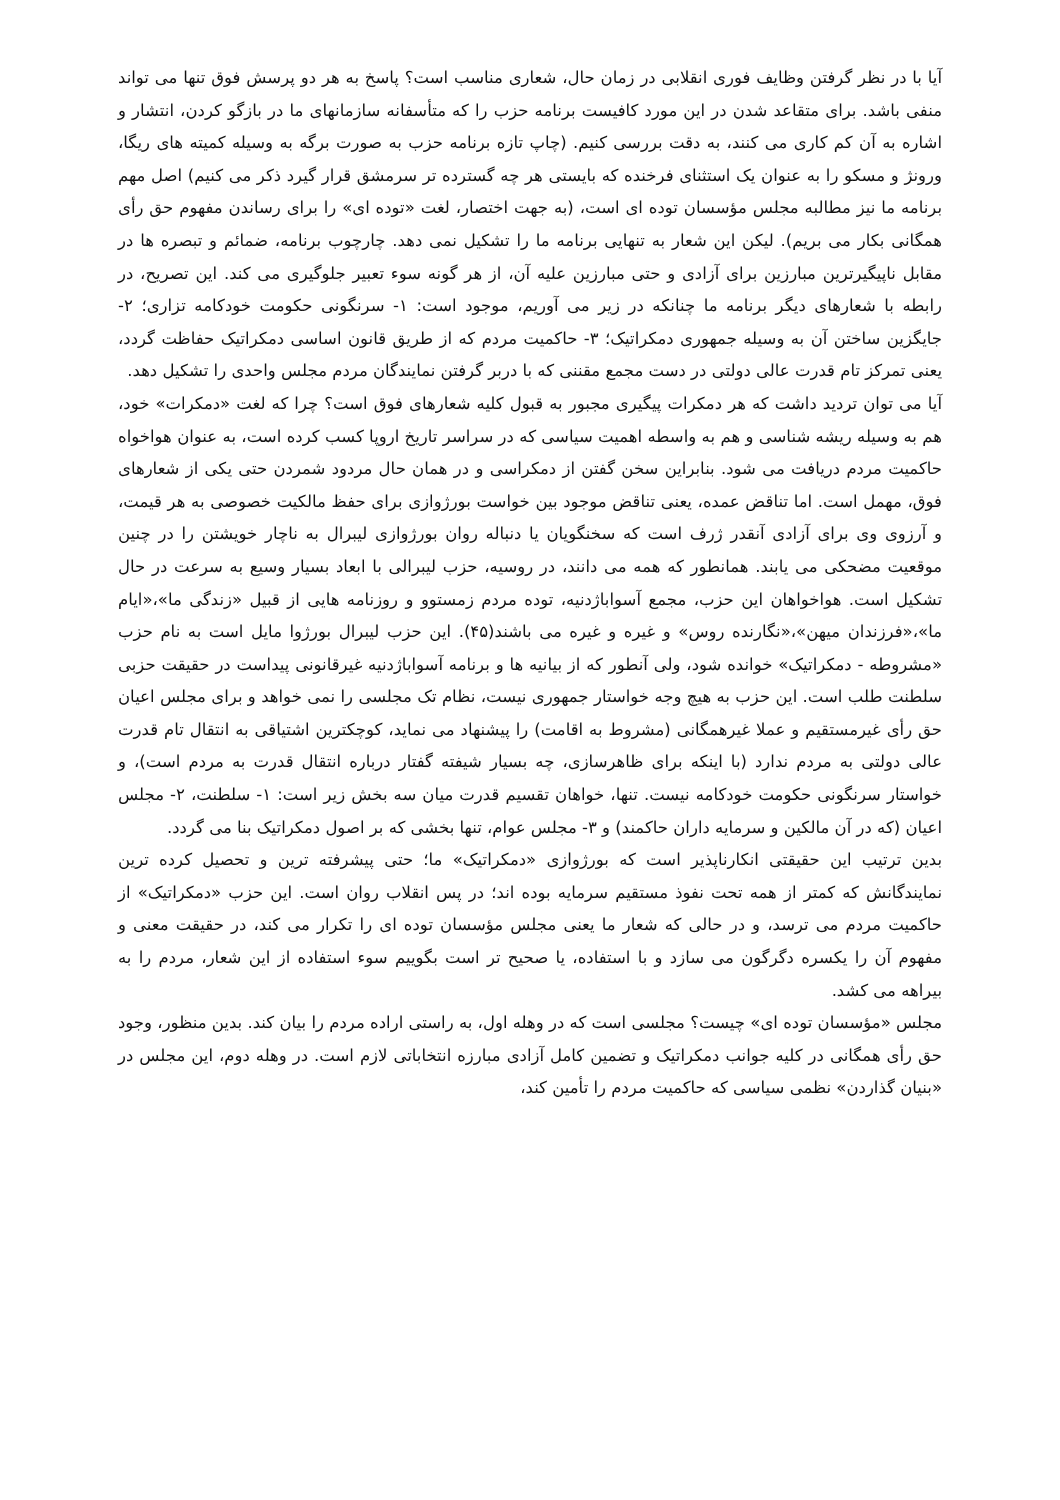آیا با در نظر گرفتن وظایف فوری انقلابی در زمان حال، شعاری مناسب است؟ پاسخ به هر دو پرسش فوق تنها می تواند منفی باشد. برای متقاعد شدن در این مورد کافیست برنامه حزب را که متأسفانه سازمانهای ما در بازگو کردن، انتشار و اشاره به آن کم کاری می کنند، به دقت بررسی کنیم. (چاپ تازه برنامه حزب به صورت برگه به وسیله کمیته های ریگا، ورونژ و مسکو را به عنوان یک استثنای فرخنده که بایستی هر چه گسترده تر سرمشق قرار گیرد ذکر می کنیم) اصل مهم برنامه ما نیز مطالبه مجلس مؤسسان توده ای است، (به جهت اختصار، لغت «توده ای» را برای رساندن مفهوم حق رأی همگانی بکار می بریم). لیکن این شعار به تنهایی برنامه ما را تشکیل نمی دهد. چارچوب برنامه، ضمائم و تبصره ها در مقابل ناپیگیرترین مبارزین برای آزادی و حتی مبارزین علیه آن، از هر گونه سوء تعبیر جلوگیری می کند. این تصریح، در رابطه با شعارهای دیگر برنامه ما چنانکه در زیر می آوریم، موجود است: ۱- سرنگونی حکومت خودکامه تزاری؛ ۲- جایگزین ساختن آن به وسیله جمهوری دمکراتیک؛ ۳- حاکمیت مردم که از طریق قانون اساسی دمکراتیک حفاظت گردد، یعنی تمرکز تام قدرت عالی دولتی در دست مجمع مقننی که با دربر گرفتن نمایندگان مردم مجلس واحدی را تشکیل دهد.
آیا می توان تردید داشت که هر دمکرات پیگیری مجبور به قبول کلیه شعارهای فوق است؟ چرا که لغت «دمکرات» خود، هم به وسیله ریشه شناسی و هم به واسطه اهمیت سیاسی که در سراسر تاریخ اروپا کسب کرده است، به عنوان هواخواه حاکمیت مردم دریافت می شود. بنابراین سخن گفتن از دمکراسی و در همان حال مردود شمردن حتی یکی از شعارهای فوق، مهمل است. اما تناقض عمده، یعنی تناقض موجود بین خواست بورژوازی برای حفظ مالکیت خصوصی به هر قیمت، و آرزوی وی برای آزادی آنقدر ژرف است که سخنگویان یا دنباله روان بورژوازی لیبرال به ناچار خویشتن را در چنین موقعیت مضحکی می یابند. همانطور که همه می دانند، در روسیه، حزب لیبرالی با ابعاد بسیار وسیع به سرعت در حال تشکیل است. هواخواهان این حزب، مجمع آسواباژدنیه، توده مردم زمستوو و روزنامه هایی از قبیل «زندگی ما»،«ایام ما»،«فرزندان میهن»،«نگارنده روس» و غیره و غیره می باشند(۴۵). این حزب لیبرال بورژوا مایل است به نام حزب «مشروطه - دمکراتیک» خوانده شود، ولی آنطور که از بیانیه ها و برنامه آسواباژدنیه غیرقانونی پیداست در حقیقت حزبی سلطنت طلب است. این حزب به هیچ وجه خواستار جمهوری نیست، نظام تک مجلسی را نمی خواهد و برای مجلس اعیان حق رأی غیرمستقیم و عملا غیرهمگانی (مشروط به اقامت) را پیشنهاد می نماید، کوچکترین اشتیاقی به انتقال تام قدرت عالی دولتی به مردم ندارد (با اینکه برای ظاهرسازی، چه بسیار شیفته گفتار درباره انتقال قدرت به مردم است)، و خواستار سرنگونی حکومت خودکامه نیست. تنها، خواهان تقسیم قدرت میان سه بخش زیر است: ۱- سلطنت، ۲- مجلس اعیان (که در آن مالکین و سرمایه داران حاکمند) و ۳- مجلس عوام، تنها بخشی که بر اصول دمکراتیک بنا می گردد.
بدین ترتیب این حقیقتی انکارناپذیر است که بورژوازی «دمکراتیک» ما؛ حتی پیشرفته ترین و تحصیل کرده ترین نمایندگانش که کمتر از همه تحت نفوذ مستقیم سرمایه بوده اند؛ در پس انقلاب روان است. این حزب «دمکراتیک» از حاکمیت مردم می ترسد، و در حالی که شعار ما یعنی مجلس مؤسسان توده ای را تکرار می کند، در حقیقت معنی و مفهوم آن را یکسره دگرگون می سازد و با استفاده، یا صحیح تر است بگوییم سوء استفاده از این شعار، مردم را به بیراهه می کشد.
مجلس «مؤسسان توده ای» چیست؟ مجلسی است که در وهله اول، به راستی اراده مردم را بیان کند. بدین منظور، وجود حق رأی همگانی در کلیه جوانب دمکراتیک و تضمین کامل آزادی مبارزه انتخاباتی لازم است. در وهله دوم، این مجلس در «بنیان گذاردن» نظمی سیاسی که حاکمیت مردم را تأمین کند،